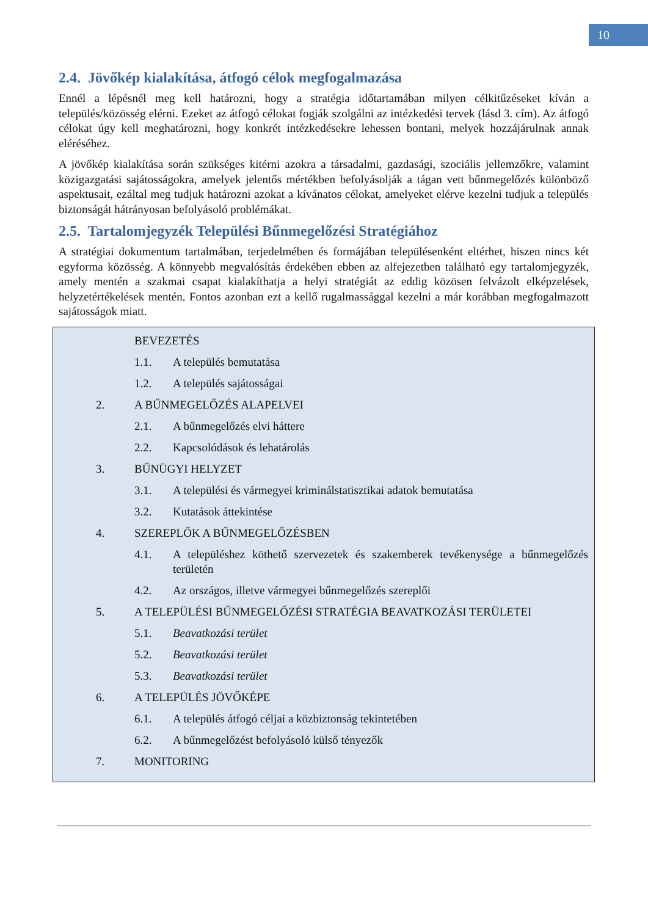10
2.4. Jövőkép kialakítása, átfogó célok megfogalmazása
Ennél a lépésnél meg kell határozni, hogy a stratégia időtartamában milyen célkitűzéseket kíván a település/közösség elérni. Ezeket az átfogó célokat fogják szolgálni az intézkedési tervek (lásd 3. cím). Az átfogó célokat úgy kell meghatározni, hogy konkrét intézkedésekre lehessen bontani, melyek hozzájárulnak annak eléréséhez.
A jövőkép kialakítása során szükséges kitérni azokra a társadalmi, gazdasági, szociális jellemzőkre, valamint közigazgatási sajátosságokra, amelyek jelentős mértékben befolyásolják a tágan vett bűnmegelőzés különböző aspektusait, ezáltal meg tudjuk határozni azokat a kívánatos célokat, amelyeket elérve kezelni tudjuk a település biztonságát hátrányosan befolyásoló problémákat.
2.5. Tartalomjegyzék Települési Bűnmegelőzési Stratégiához
A stratégiai dokumentum tartalmában, terjedelmében és formájában településenként eltérhet, hiszen nincs két egyforma közösség. A könnyebb megvalósítás érdekében ebben az alfejezetben található egy tartalomjegyzék, amely mentén a szakmai csapat kialakíthatja a helyi stratégiát az eddig közösen felvázolt elképzelések, helyzetértékelések mentén. Fontos azonban ezt a kellő rugalmassággal kezelni a már korábban megfogalmazott sajátosságok miatt.
BEVEZETÉS
1.1. A település bemutatása
1.2. A település sajátosságai
2. A BŰNMEGELŐZÉS ALAPELVEI
2.1. A bűnmegelőzés elvi háttere
2.2. Kapcsolódások és lehatárolás
3. BŰNÜGYI HELYZET
3.1. A települési és vármegyei kriminálstatisztikai adatok bemutatása
3.2. Kutatások áttekintése
4. SZEREPLŐK A BŰNMEGELŐZÉSBEN
4.1. A településhez köthető szervezetek és szakemberek tevékenysége a bűnmegelőzés területén
4.2. Az országos, illetve vármegyei bűnmegelőzés szereplői
5. A TELEPÜLÉSI BŰNMEGELŐZÉSI STRATÉGIA BEAVATKOZÁSI TERÜLETEI
5.1. Beavatkozási terület
5.2. Beavatkozási terület
5.3. Beavatkozási terület
6. A TELEPÜLÉS JÖVŐKÉPE
6.1. A település átfogó céljai a közbiztonság tekintetében
6.2. A bűnmegelőzést befolyásoló külső tényezők
7. MONITORING